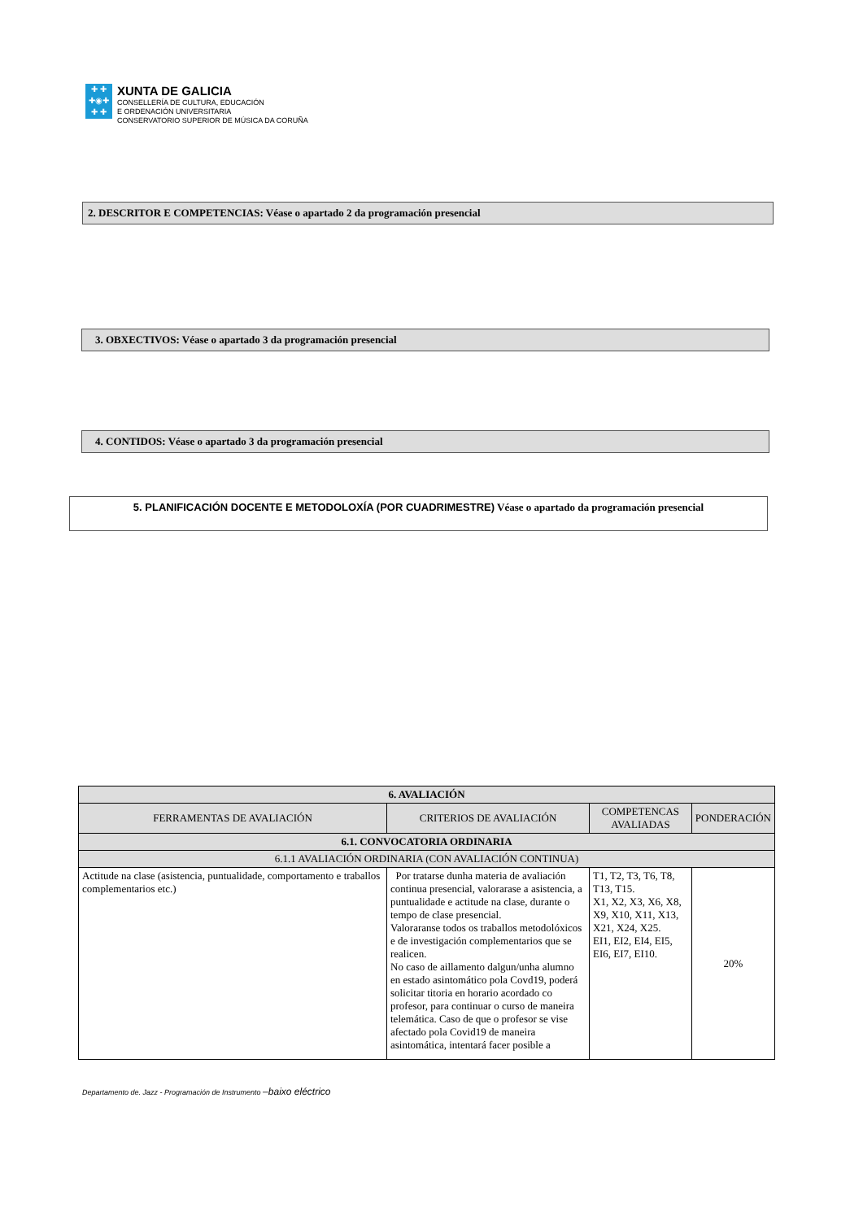✚ ✚
✚◉✚
✚ ✚
XUNTA DE GALICIA
CONSELLERÍA DE CULTURA, EDUCACIÓN
E ORDENACIÓN UNIVERSITARIA
CONSERVATORIO SUPERIOR DE MÚSICA DA CORUÑA
2. DESCRITOR E COMPETENCIAS: Véase o apartado 2 da programación presencial
3. OBXECTIVOS: Véase o apartado 3 da programación presencial
4. CONTIDOS: Véase o apartado 3 da programación presencial
5. PLANIFICACIÓN DOCENTE E METODOLOXÍA (POR CUADRIMESTRE) Véase o apartado da programación presencial
| 6. AVALIACIÓN | | | |
| --- | --- | --- | --- |
| FERRAMENTAS DE AVALIACIÓN | CRITERIOS DE AVALIACIÓN | COMPETENCAS AVALIADAS | PONDERACIÓN |
| 6.1. CONVOCATORIA ORDINARIA | | | |
| 6.1.1 AVALIACIÓN ORDINARIA (CON AVALIACIÓN CONTINUA) | | | |
| Actitude na clase (asistencia, puntualidade, comportamento e traballos complementarios etc.) | Por tratarse dunha materia de avaliación continua presencial, valorarase a asistencia, a puntualidade e actitude na clase, durante o tempo de clase presencial. Valoraranse todos os traballos metodolóxicos e de investigación complementarios que se realicen. No caso de aillamento dalgun/unha alumno en estado asintomático pola Covd19, poderá solicitar titoria en horario acordado co profesor, para continuar o curso de maneira telemática. Caso de que o profesor se vise afectado pola Covid19 de maneira asintomática, intentará facer posible a | T1, T2, T3, T6, T8, T13, T15. X1, X2, X3, X6, X8, X9, X10, X11, X13, X21, X24, X25. EI1, EI2, EI4, EI5, EI6, EI7, EI10. | 20% |
Departamento de. Jazz - Programación de Instrumento –baixo eléctrico